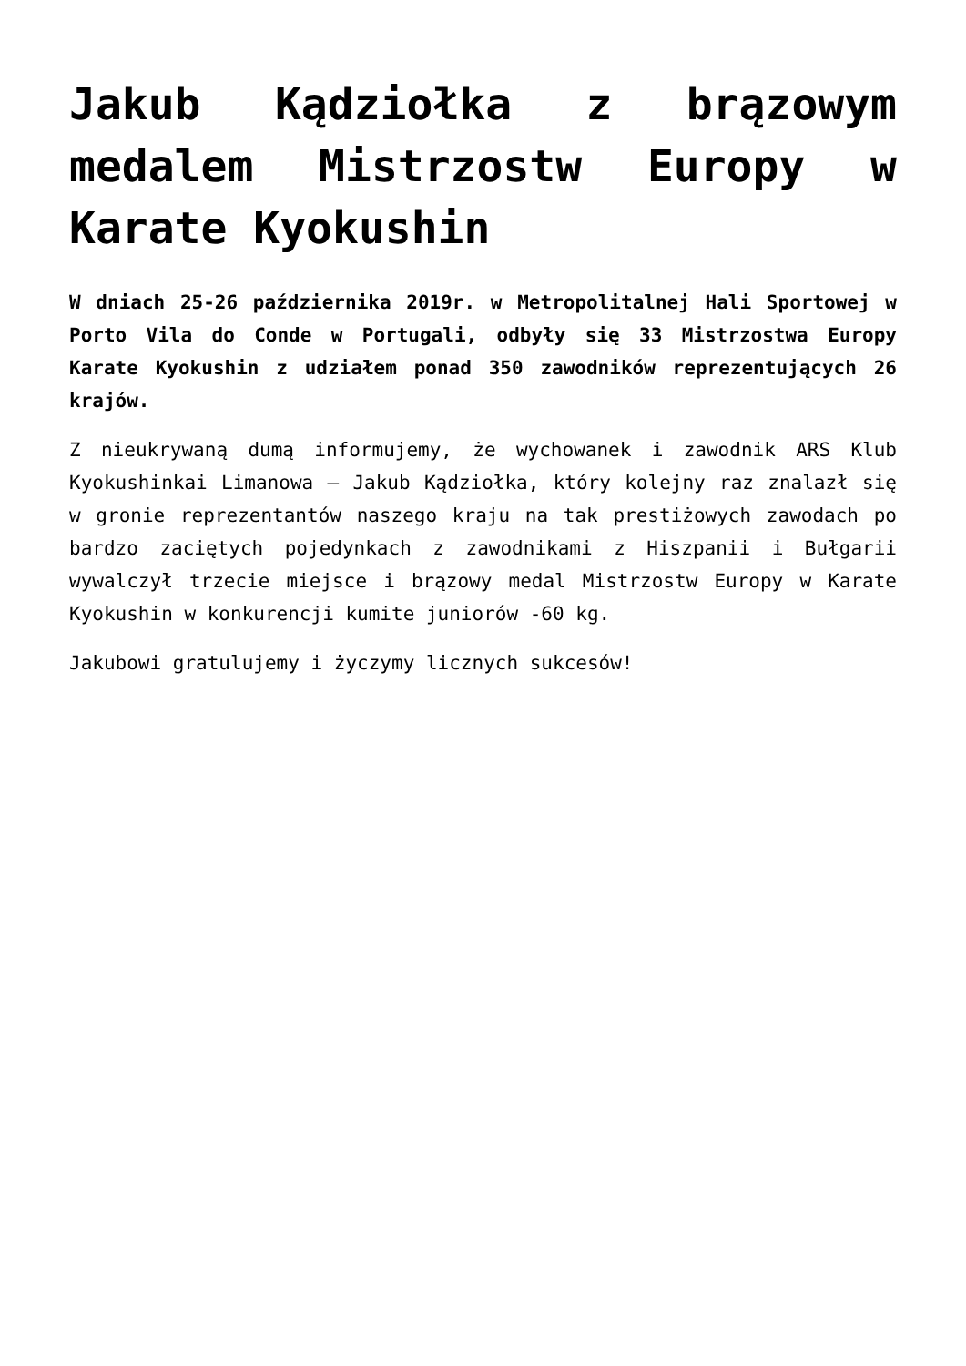Jakub Kądziołka z brązowym medalem Mistrzostw Europy w Karate Kyokushin
W dniach 25-26 października 2019r. w Metropolitalnej Hali Sportowej w Porto Vila do Conde w Portugali, odbyły się 33 Mistrzostwa Europy Karate Kyokushin z udziałem ponad 350 zawodników reprezentujących 26 krajów.
Z nieukrywaną dumą informujemy, że wychowanek i zawodnik ARS Klub Kyokushinkai Limanowa – Jakub Kądziołka, który kolejny raz znalazł się w gronie reprezentantów naszego kraju na tak prestiżowych zawodach po bardzo zaciętych pojedynkach z zawodnikami z Hiszpanii i Bułgarii wywalczył trzecie miejsce i brązowy medal Mistrzostw Europy w Karate Kyokushin w konkurencji kumite juniorów -60 kg.
Jakubowi gratulujemy i życzymy licznych sukcesów!